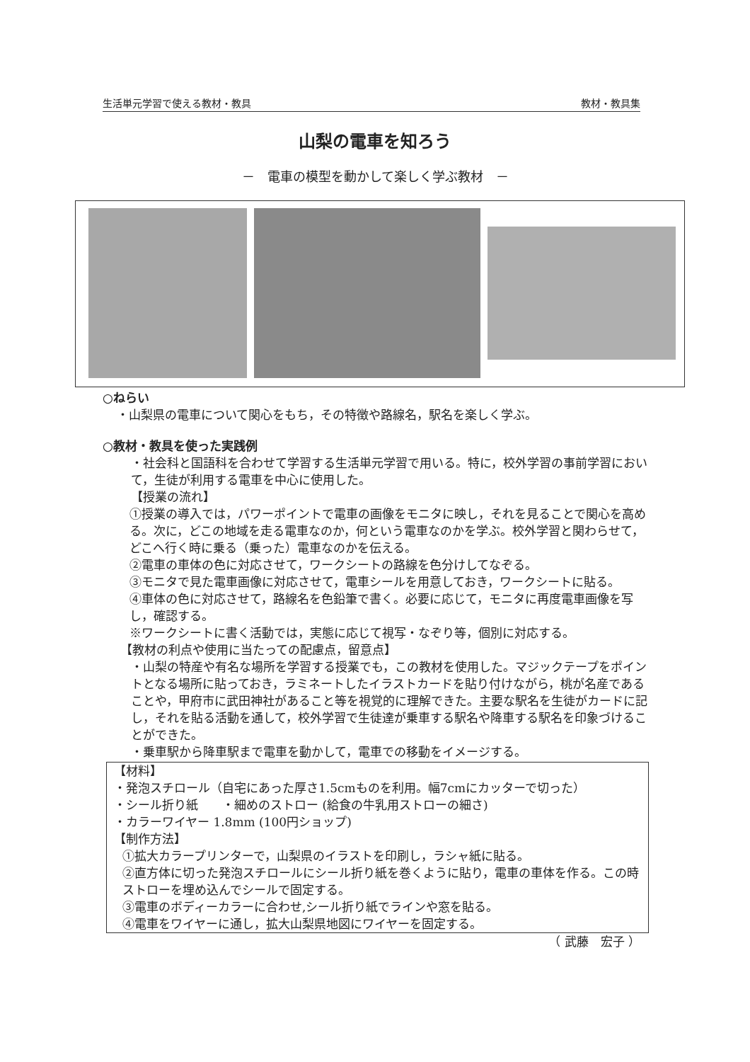生活単元学習で使える教材・教具 教材・教具集
山梨の電車を知ろう
－　電車の模型を動かして楽しく学ぶ教材　－
○ねらい
・山梨県の電車について関心をもち，その特徴や路線名，駅名を楽しく学ぶ。
○教材・教具を使った実践例
・社会科と国語科を合わせて学習する生活単元学習で用いる。特に，校外学習の事前学習において，生徒が利用する電車を中心に使用した。
【授業の流れ】
①授業の導入では，パワーポイントで電車の画像をモニタに映し，それを見ることで関心を高める。次に，どこの地域を走る電車なのか，何という電車なのかを学ぶ。校外学習と関わらせて，どこへ行く時に乗る（乗った）電車なのかを伝える。
②電車の車体の色に対応させて，ワークシートの路線を色分けしてなぞる。
③モニタで見た電車画像に対応させて，電車シールを用意しておき，ワークシートに貼る。
④車体の色に対応させて，路線名を色鉛筆で書く。必要に応じて，モニタに再度電車画像を写し，確認する。
※ワークシートに書く活動では，実態に応じて視写・なぞり等，個別に対応する。
【教材の利点や使用に当たっての配慮点，留意点】
・山梨の特産や有名な場所を学習する授業でも，この教材を使用した。マジックテープをポイントとなる場所に貼っておき，ラミネートしたイラストカードを貼り付けながら，桃が名産であることや，甲府市に武田神社があること等を視覚的に理解できた。主要な駅名を生徒がカードに記し，それを貼る活動を通して，校外学習で生徒達が乗車する駅名や降車する駅名を印象づけることができた。
・乗車駅から降車駅まで電車を動かして，電車での移動をイメージする。
【材料】
・発泡スチロール（自宅にあった厚さ1.5cmものを利用。幅7cmにカッターで切った）
・シール折り紙　　・細めのストロー (給食の牛乳用ストローの細さ)
・カラーワイヤー 1.8mm (100円ショップ)
【制作方法】
①拡大カラープリンターで，山梨県のイラストを印刷し，ラシャ紙に貼る。
②直方体に切った発泡スチロールにシール折り紙を巻くように貼り，電車の車体を作る。この時ストローを埋め込んでシールで固定する。
③電車のボディーカラーに合わせ,シール折り紙でラインや窓を貼る。
④電車をワイヤーに通し，拡大山梨県地図にワイヤーを固定する。
（ 武藤　宏子 ）